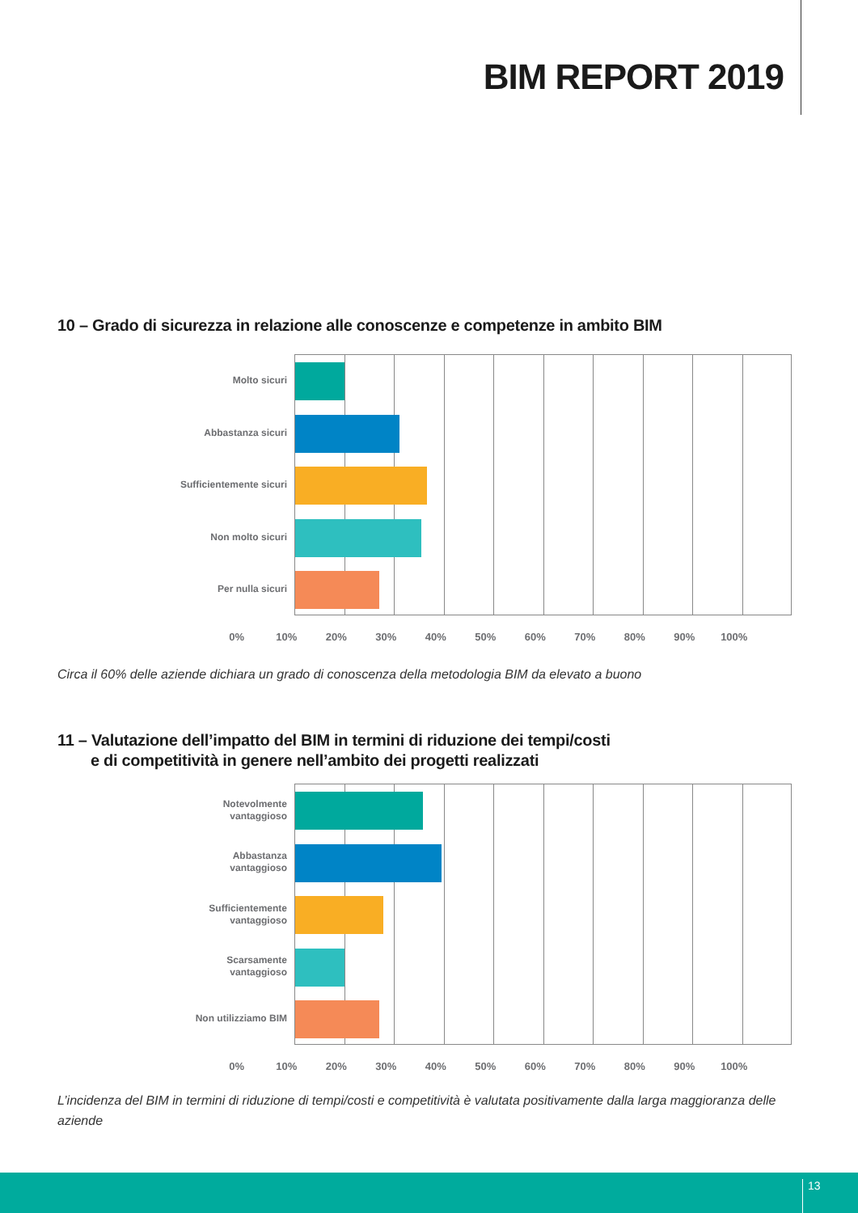BIM REPORT 2019
10 – Grado di sicurezza in relazione alle conoscenze e competenze in ambito BIM
Molto sicuri
Abbastanza sicuri
Sufficientemente sicuri
Non molto sicuri
Per nulla sicuri
0% 10% 20% 30% 40% 50% 60% 70% 80% 90% 100%
Circa il 60% delle aziende dichiara un grado di conoscenza della metodologia BIM da elevato a buono
11 – Valutazione dell’impatto del BIM in termini di riduzione dei tempi/costi
e di competitività in genere nell’ambito dei progetti realizzati
Notevolmente
vantaggioso
Abbastanza
vantaggioso
Sufficientemente
vantaggioso
Scarsamente
vantaggioso
Non utilizziamo BIM
0% 10% 20% 30% 40% 50% 60% 70% 80% 90% 100%
L’incidenza del BIM in termini di riduzione di tempi/costi e competitività è valutata positivamente dalla larga maggioranza delle aziende
13